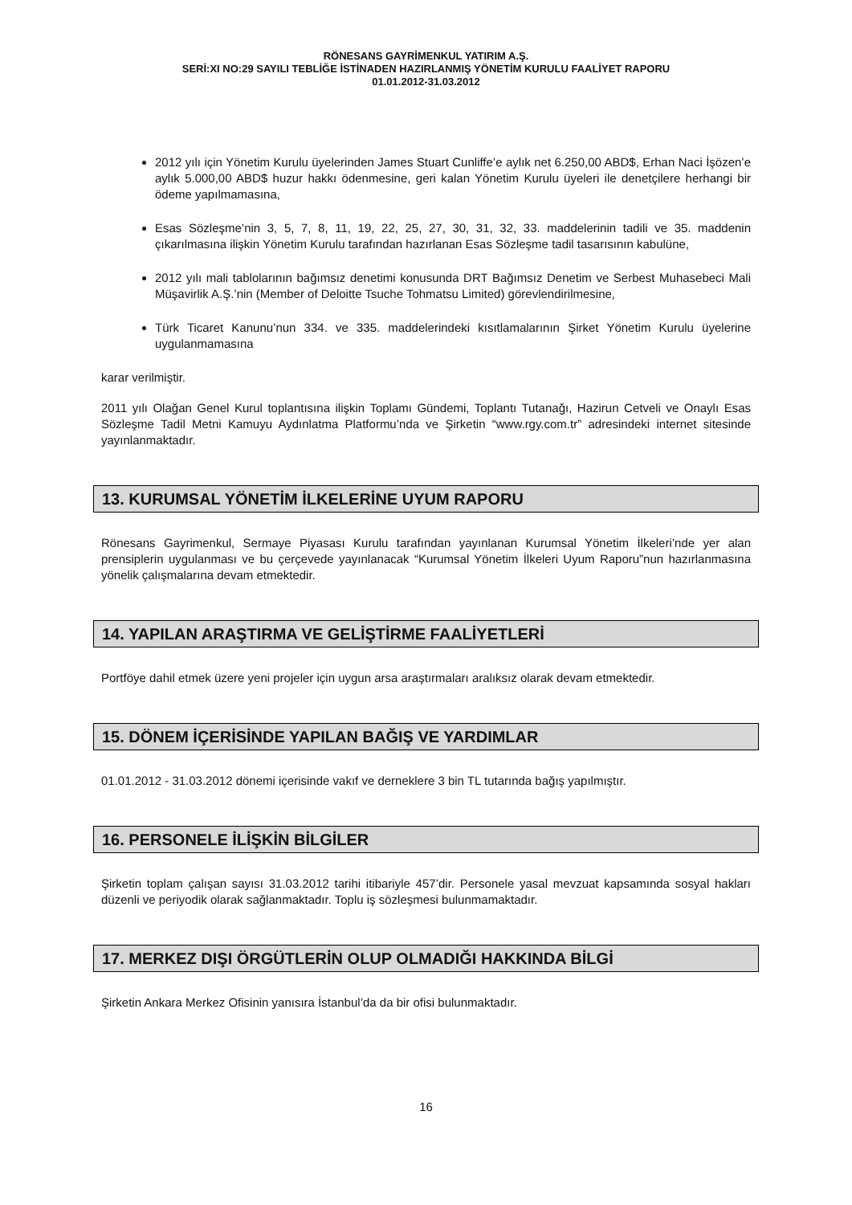RÖNESANS GAYRİMENKUL YATIRIM A.Ş.
SERİ:XI NO:29 SAYILI TEBLİĞE İSTİNADEN HAZIRLANMIŞ YÖNETİM KURULU FAALİYET RAPORU
01.01.2012-31.03.2012
2012 yılı için Yönetim Kurulu üyelerinden James Stuart Cunliffe’e aylık net 6.250,00 ABD$, Erhan Naci İşözen’e aylık 5.000,00 ABD$ huzur hakkı ödenmesine, geri kalan Yönetim Kurulu üyeleri ile denetçilere herhangi bir ödeme yapılmamasına,
Esas Sözleşme’nin 3, 5, 7, 8, 11, 19, 22, 25, 27, 30, 31, 32, 33. maddelerinin tadili ve 35. maddenin çıkarılmasına ilişkin Yönetim Kurulu tarafından hazırlanan Esas Sözleşme tadil tasarısının kabulüne,
2012 yılı mali tablolarının bağımsız denetimi konusunda DRT Bağımsız Denetim ve Serbest Muhasebeci Mali Müşavirlik A.Ş.’nin (Member of Deloitte Tsuche Tohmatsu Limited) görevlendirilmesine,
Türk Ticaret Kanunu’nun 334. ve 335. maddelerindeki kısıtlamalarının Şirket Yönetim Kurulu üyelerine uygulanmamasına
karar verilmiştir.
2011 yılı Olağan Genel Kurul toplantısına ilişkin Toplamı Gündemi, Toplantı Tutanağı, Hazirun Cetveli ve Onaylı Esas Sözleşme Tadil Metni Kamuyu Aydınlatma Platformu’nda ve Şirketin “www.rgy.com.tr” adresindeki internet sitesinde yayınlanmaktadır.
13. KURUMSAL YÖNETİM İLKELERİNE UYUM RAPORU
Rönesans Gayrimenkul, Sermaye Piyasası Kurulu tarafından yayınlanan Kurumsal Yönetim İlkeleri’nde yer alan prensiplerin uygulanması ve bu çerçevede yayınlanacak “Kurumsal Yönetim İlkeleri Uyum Raporu”nun hazırlanmasına yönelik çalışmalarına devam etmektedir.
14. YAPILAN ARAŞTIRMA VE GELİŞTİRME FAALİYETLERİ
Portföye dahil etmek üzere yeni projeler için uygun arsa araştırmaları aralıksız olarak devam etmektedir.
15. DÖNEM İÇERİSİNDE YAPILAN BAĞIŞ VE YARDIMLAR
01.01.2012 - 31.03.2012 dönemi içerisinde vakıf ve derneklere 3 bin TL tutarında bağış yapılmıştır.
16. PERSONELE İLİŞKİN BİLGİLER
Şirketin toplam çalışan sayısı 31.03.2012 tarihi itibariyle 457’dir. Personele yasal mevzuat kapsamında sosyal hakları düzenli ve periyodik olarak sağlanmaktadır. Toplu iş sözleşmesi bulunmamaktadır.
17. MERKEZ DIŞI ÖRGÜTLERİN OLUP OLMADIĞI HAKKINDA BİLGİ
Şirketin Ankara Merkez Ofisinin yanısıra İstanbul’da da bir ofisi bulunmaktadır.
16